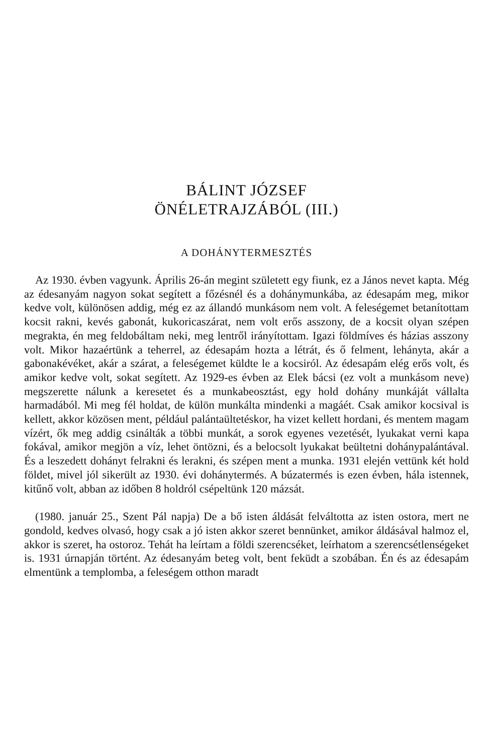BÁLINT JÓZSEF
ÖNÉLETRAJZÁBÓL (III.)
A DOHÁNYTERMESZTÉS
Az 1930. évben vagyunk. Április 26-án megint született egy fiunk, ez a János nevet kapta. Még az édesanyám nagyon sokat segített a főzésnél és a dohánymunkába, az édesapám meg, mikor kedve volt, különösen addig, még ez az állandó munkásom nem volt. A feleségemet betanítottam kocsit rakni, kevés gabonát, kukoricaszárat, nem volt erős asszony, de a kocsit olyan szépen megrakta, én meg feldobáltam neki, meg lentről irányítottam. Igazi földmíves és házias asszony volt. Mikor hazaértünk a teherrel, az édesapám hozta a létrát, és ő felment, lehányta, akár a gabonakévéket, akár a szárat, a feleségemet küldte le a kocsiról. Az édesapám elég erős volt, és amikor kedve volt, sokat segített. Az 1929-es évben az Elek bácsi (ez volt a munkásom neve) megszerette nálunk a keresetet és a munkabeosztást, egy hold dohány munkáját vállalta harmadából. Mi meg fél holdat, de külön munkálta mindenki a magáét. Csak amikor kocsival is kellett, akkor közösen ment, például palántaültetéskor, ha vizet kellett hordani, és mentem magam vízért, ők meg addig csinálták a többi munkát, a sorok egyenes vezetését, lyukakat verni kapa fokával, amikor megjön a víz, lehet öntözni, és a belocsolt lyukakat beültetni dohánypalántával. És a leszedett dohányt felrakni és lerakni, és szépen ment a munka. 1931 elején vettünk két hold földet, mivel jól sikerült az 1930. évi dohánytermés. A búzatermés is ezen évben, hála istennek, kitűnő volt, abban az időben 8 holdról csépeltünk 120 mázsát.
(1980. január 25., Szent Pál napja) De a bő isten áldását felváltotta az isten ostora, mert ne gondold, kedves olvasó, hogy csak a jó isten akkor szeret bennünket, amikor áldásával halmoz el, akkor is szeret, ha ostoroz. Tehát ha leírtam a földi szerencséket, leírhatom a szerencsétlenségeket is. 1931 úrnapján történt. Az édesanyám beteg volt, bent feküdt a szobában. Én és az édesapám elmentünk a templomba, a feleségem otthon maradt